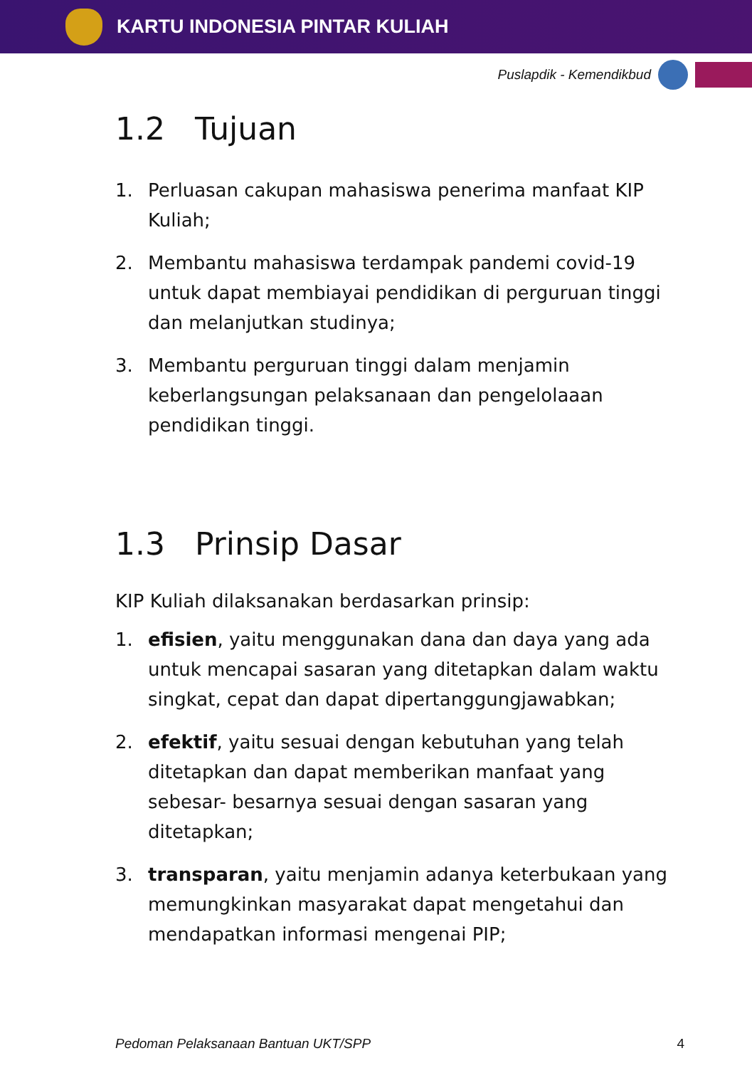KARTU INDONESIA PINTAR KULIAH
Puslapdik - Kemendikbud
1.2 Tujuan
1. Perluasan cakupan mahasiswa penerima manfaat KIP Kuliah;
2. Membantu mahasiswa terdampak pandemi covid-19 untuk dapat membiayai pendidikan di perguruan tinggi dan melanjutkan studinya;
3. Membantu perguruan tinggi dalam menjamin keberlangsungan pelaksanaan dan pengelolaaan pendidikan tinggi.
1.3 Prinsip Dasar
KIP Kuliah dilaksanakan berdasarkan prinsip:
1. efisien, yaitu menggunakan dana dan daya yang ada untuk mencapai sasaran yang ditetapkan dalam waktu singkat, cepat dan dapat dipertanggungjawabkan;
2. efektif, yaitu sesuai dengan kebutuhan yang telah ditetapkan dan dapat memberikan manfaat yang sebesar- besarnya sesuai dengan sasaran yang ditetapkan;
3. transparan, yaitu menjamin adanya keterbukaan yang memungkinkan masyarakat dapat mengetahui dan mendapatkan informasi mengenai PIP;
Pedoman Pelaksanaan Bantuan UKT/SPP 4